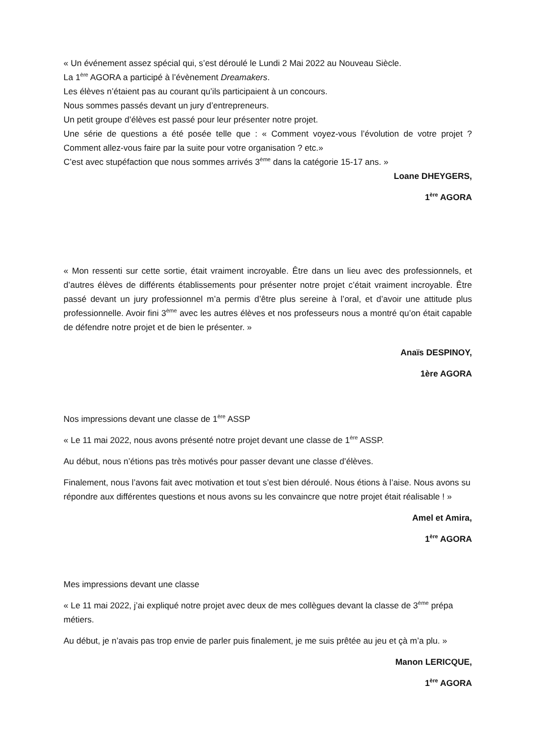« Un événement assez spécial qui, s’est déroulé le Lundi 2 Mai 2022 au Nouveau Siècle.
La 1<sup>ère</sup> AGORA a participé à l’évènement Dreamakers.
Les élèves n’étaient pas au courant qu’ils participaient à un concours.
Nous sommes passés devant un jury d’entrepreneurs.
Un petit groupe d’élèves est passé pour leur présenter notre projet.
Une série de questions a été posée telle que : « Comment voyez-vous l’évolution de votre projet ? Comment allez-vous faire par la suite pour votre organisation ? etc.»
C’est avec stupéfaction que nous sommes arrivés 3<sup>ème</sup> dans la catégorie 15-17 ans. »
Loane DHEYGERS,
1<sup>ère</sup> AGORA
« Mon ressenti sur cette sortie, était vraiment incroyable. Être dans un lieu avec des professionnels, et d’autres élèves de différents établissements pour présenter notre projet c’était vraiment incroyable. Être passé devant un jury professionnel m’a permis d’être plus sereine à l’oral, et d’avoir une attitude plus professionnelle. Avoir fini 3<sup>ème</sup> avec les autres élèves et nos professeurs nous a montré qu’on était capable de défendre notre projet et de bien le présenter. »
Anaïs DESPINOY,
1ère AGORA
Nos impressions devant une classe de 1<sup>ère</sup> ASSP
« Le 11 mai 2022, nous avons présenté notre projet devant une classe de 1<sup>ère</sup> ASSP.
Au début, nous n’étions pas très motivés pour passer devant une classe d’élèves.
Finalement, nous l’avons fait avec motivation et tout s’est bien déroulé. Nous étions à l’aise. Nous avons su répondre aux différentes questions et nous avons su les convaincre que notre projet était réalisable ! »
Amel et Amira,
1<sup>ère</sup> AGORA
Mes impressions devant une classe
« Le 11 mai 2022, j’ai expliqué notre projet avec deux de mes collègues devant la classe de 3<sup>ème</sup> prépa métiers.
Au début, je n’avais pas trop envie de parler puis finalement, je me suis prêtée au jeu et çà m’a plu. »
Manon LERICQUE,
1<sup>ère</sup> AGORA